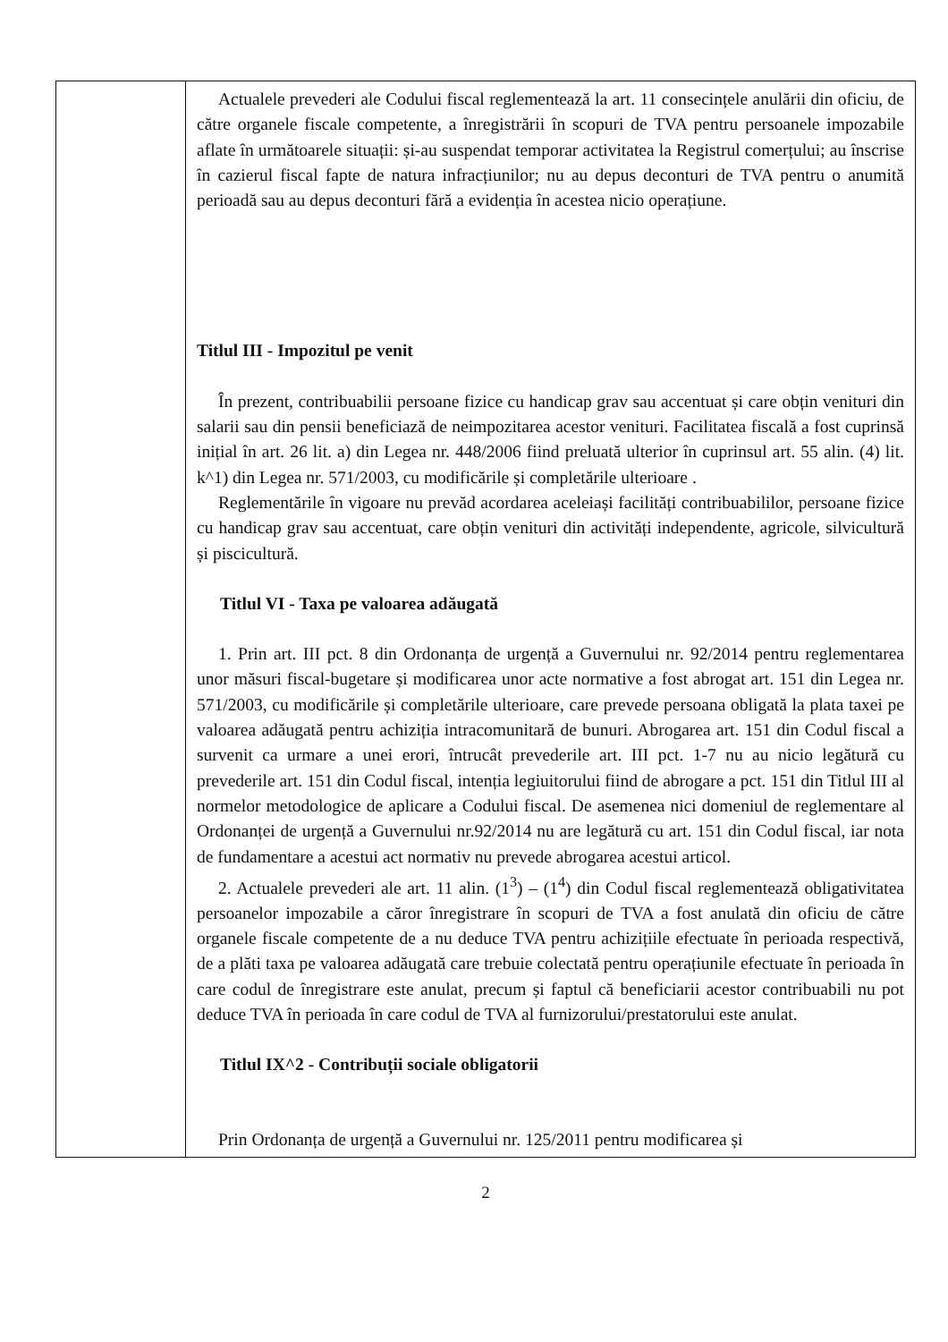| | Actualele prevederi ale Codului fiscal reglementează la art. 11 consecințele anulării din oficiu, de către organele fiscale competente, a înregistrării în scopuri de TVA pentru persoanele impozabile aflate în următoarele situații: și-au suspendat temporar activitatea la Registrul comerțului; au înscrise în cazierul fiscal fapte de natura infracțiunilor; nu au depus deconturi de TVA pentru o anumită perioadă sau au depus deconturi fără a evidenția în acestea nicio operațiune. Titlul III - Impozitul pe venit În prezent, contribuabilii persoane fizice cu handicap grav sau accentuat și care obțin venituri din salarii sau din pensii beneficiază de neimpozitarea acestor venituri. Facilitatea fiscală a fost cuprinsă inițial în art. 26 lit. a) din Legea nr. 448/2006 fiind preluată ulterior în cuprinsul art. 55 alin. (4) lit. k^1) din Legea nr. 571/2003, cu modificările și completările ulterioare . Reglementările în vigoare nu prevăd acordarea aceleiași facilități contribuabililor, persoane fizice cu handicap grav sau accentuat, care obțin venituri din activități independente, agricole, silvicultură și piscicultură. Titlul VI - Taxa pe valoarea adăugată 1. Prin art. III pct. 8 din Ordonanța de urgență a Guvernului nr. 92/2014 pentru reglementarea unor măsuri fiscal-bugetare și modificarea unor acte normative a fost abrogat art. 151 din Legea nr. 571/2003, cu modificările și completările ulterioare, care prevede persoana obligată la plata taxei pe valoarea adăugată pentru achiziția intracomunitară de bunuri. Abrogarea art. 151 din Codul fiscal a survenit ca urmare a unei erori, întrucât prevederile art. III pct. 1-7 nu au nicio legătură cu prevederile art. 151 din Codul fiscal, intenția legiuitorului fiind de abrogare a pct. 151 din Titlul III al normelor metodologice de aplicare a Codului fiscal. De asemenea nici domeniul de reglementare al Ordonanței de urgență a Guvernului nr.92/2014 nu are legătură cu art. 151 din Codul fiscal, iar nota de fundamentare a acestui act normativ nu prevede abrogarea acestui articol. 2. Actualele prevederi ale art. 11 alin. (1<sup>3</sup>) – (1<sup>4</sup>) din Codul fiscal reglementează obligativitatea persoanelor impozabile a căror înregistrare în scopuri de TVA a fost anulată din oficiu de către organele fiscale competente de a nu deduce TVA pentru achizițiile efectuate în perioada respectivă, de a plăti taxa pe valoarea adăugată care trebuie colectată pentru operațiunile efectuate în perioada în care codul de înregistrare este anulat, precum și faptul că beneficiarii acestor contribuabili nu pot deduce TVA în perioada în care codul de TVA al furnizorului/prestatorului este anulat. Titlul IX^2 - Contribuții sociale obligatorii Prin Ordonanța de urgență a Guvernului nr. 125/2011 pentru modificarea și |
2